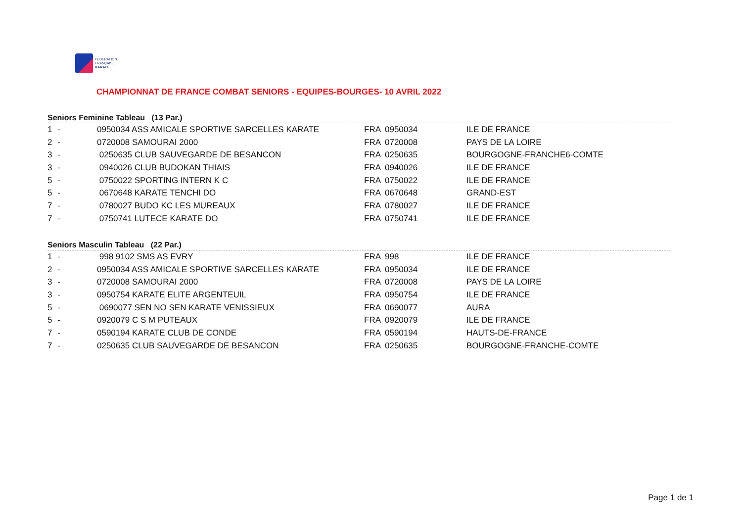FÉDÉRATION
FRANÇAISE
KARATÉ
CHAMPIONNAT DE FRANCE COMBAT SENIORS - EQUIPES-BOURGES- 10 AVRIL 2022
Seniors Feminine Tableau (13 Par.)
| 1 | - | 0950034 ASS AMICALE SPORTIVE SARCELLES KARATE | FRA | 0950034 | ILE DE FRANCE |
| 2 | - | 0720008 SAMOURAI 2000 | FRA | 0720008 | PAYS DE LA LOIRE |
| 3 | - | 0250635 CLUB SAUVEGARDE DE BESANCON | FRA | 0250635 | BOURGOGNE-FRANCHE6-COMTE |
| 3 | - | 0940026 CLUB BUDOKAN THIAIS | FRA | 0940026 | ILE DE FRANCE |
| 5 | - | 0750022 SPORTING INTERN K C | FRA | 0750022 | ILE DE FRANCE |
| 5 | - | 0670648 KARATE TENCHI DO | FRA | 0670648 | GRAND-EST |
| 7 | - | 0780027 BUDO KC LES MUREAUX | FRA | 0780027 | ILE DE FRANCE |
| 7 | - | 0750741 LUTECE KARATE DO | FRA | 0750741 | ILE DE FRANCE |
Seniors Masculin Tableau (22 Par.)
| 1 | - | 998 9102 SMS AS EVRY | FRA | 998 | ILE DE FRANCE |
| 2 | - | 0950034 ASS AMICALE SPORTIVE SARCELLES KARATE | FRA | 0950034 | ILE DE FRANCE |
| 3 | - | 0720008 SAMOURAI 2000 | FRA | 0720008 | PAYS DE LA LOIRE |
| 3 | - | 0950754 KARATE ELITE ARGENTEUIL | FRA | 0950754 | ILE DE FRANCE |
| 5 | - | 0690077 SEN NO SEN KARATE VENISSIEUX | FRA | 0690077 | AURA |
| 5 | - | 0920079 C S M PUTEAUX | FRA | 0920079 | ILE DE FRANCE |
| 7 | - | 0590194 KARATE CLUB DE CONDE | FRA | 0590194 | HAUTS-DE-FRANCE |
| 7 | - | 0250635 CLUB SAUVEGARDE DE BESANCON | FRA | 0250635 | BOURGOGNE-FRANCHE-COMTE |
Page 1 de 1